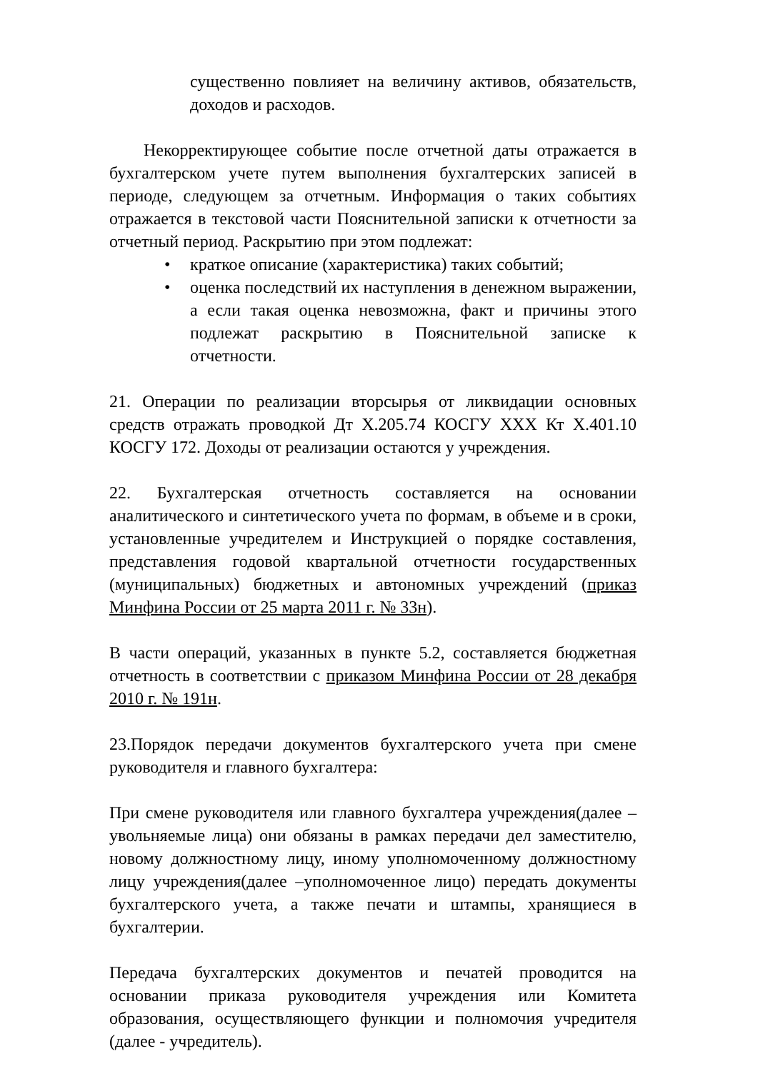существенно повлияет на величину активов, обязательств, доходов и расходов.
Некорректирующее событие после отчетной даты отражается в бухгалтерском учете путем выполнения бухгалтерских записей в периоде, следующем за отчетным. Информация о таких событиях отражается в текстовой части Пояснительной записки к отчетности за отчетный период. Раскрытию при этом подлежат:
• краткое описание (характеристика) таких событий;
• оценка последствий их наступления в денежном выражении, а если такая оценка невозможна, факт и причины этого подлежат раскрытию в Пояснительной записке к отчетности.
21. Операции по реализации вторсырья от ликвидации основных средств отражать проводкой Дт Х.205.74 КОСГУ ХХХ Кт Х.401.10 КОСГУ 172. Доходы от реализации остаются у учреждения.
22. Бухгалтерская отчетность составляется на основании аналитического и синтетического учета по формам, в объеме и в сроки, установленные учредителем и Инструкцией о порядке составления, представления годовой квартальной отчетности государственных (муниципальных) бюджетных и автономных учреждений (приказ Минфина России от 25 марта 2011 г. № 33н).
В части операций, указанных в пункте 5.2, составляется бюджетная отчетность в соответствии с приказом Минфина России от 28 декабря 2010 г. № 191н.
23.Порядок передачи документов бухгалтерского учета при смене руководителя и главного бухгалтера:
При смене руководителя или главного бухгалтера учреждения(далее – увольняемые лица) они обязаны в рамках передачи дел заместителю, новому должностному лицу, иному уполномоченному должностному лицу учреждения(далее –уполномоченное лицо) передать документы бухгалтерского учета, а также печати и штампы, хранящиеся в бухгалтерии.
Передача бухгалтерских документов и печатей проводится на основании приказа руководителя учреждения или Комитета образования, осуществляющего функции и полномочия учредителя (далее - учредитель).